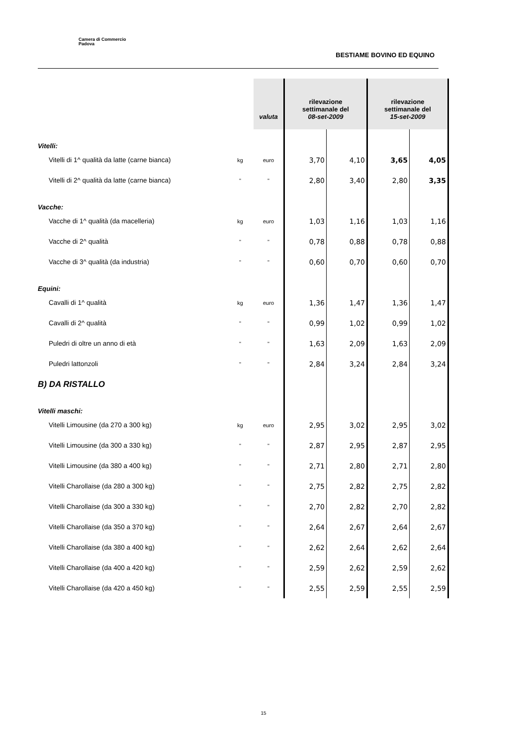Camera di Commercio
Padova
BESTIAME BOVINO ED EQUINO
| | | valuta | rilevazione settimanale del 08-set-2009 | | rilevazione settimanale del 15-set-2009 | |
| --- | --- | --- | --- | --- | --- | --- |
| Vitelli: | | | | | | |
| Vitelli di 1^ qualità da latte (carne bianca) | kg | euro | 3,70 | 4,10 | 3,65 | 4,05 |
| Vitelli di 2^ qualità da latte (carne bianca) | " | " | 2,80 | 3,40 | 2,80 | 3,35 |
| Vacche: | | | | | | |
| Vacche di 1^ qualità (da macelleria) | kg | euro | 1,03 | 1,16 | 1,03 | 1,16 |
| Vacche di 2^ qualità | " | " | 0,78 | 0,88 | 0,78 | 0,88 |
| Vacche di 3^ qualità (da industria) | " | " | 0,60 | 0,70 | 0,60 | 0,70 |
| Equini: | | | | | | |
| Cavalli di 1^ qualità | kg | euro | 1,36 | 1,47 | 1,36 | 1,47 |
| Cavalli di 2^ qualità | " | " | 0,99 | 1,02 | 0,99 | 1,02 |
| Puledri di oltre un anno di età | " | " | 1,63 | 2,09 | 1,63 | 2,09 |
| Puledri lattonzoli | " | " | 2,84 | 3,24 | 2,84 | 3,24 |
| B) DA RISTALLO | | | | | | |
| Vitelli maschi: | | | | | | |
| Vitelli Limousine (da 270 a 300 kg) | kg | euro | 2,95 | 3,02 | 2,95 | 3,02 |
| Vitelli Limousine (da 300 a 330 kg) | " | " | 2,87 | 2,95 | 2,87 | 2,95 |
| Vitelli Limousine (da 380 a 400 kg) | " | " | 2,71 | 2,80 | 2,71 | 2,80 |
| Vitelli Charollaise (da 280 a 300 kg) | " | " | 2,75 | 2,82 | 2,75 | 2,82 |
| Vitelli Charollaise (da 300 a 330 kg) | " | " | 2,70 | 2,82 | 2,70 | 2,82 |
| Vitelli Charollaise (da 350 a 370 kg) | " | " | 2,64 | 2,67 | 2,64 | 2,67 |
| Vitelli Charollaise (da 380 a 400 kg) | " | " | 2,62 | 2,64 | 2,62 | 2,64 |
| Vitelli Charollaise (da 400 a 420 kg) | " | " | 2,59 | 2,62 | 2,59 | 2,62 |
| Vitelli Charollaise (da 420 a 450 kg) | " | " | 2,55 | 2,59 | 2,55 | 2,59 |
15